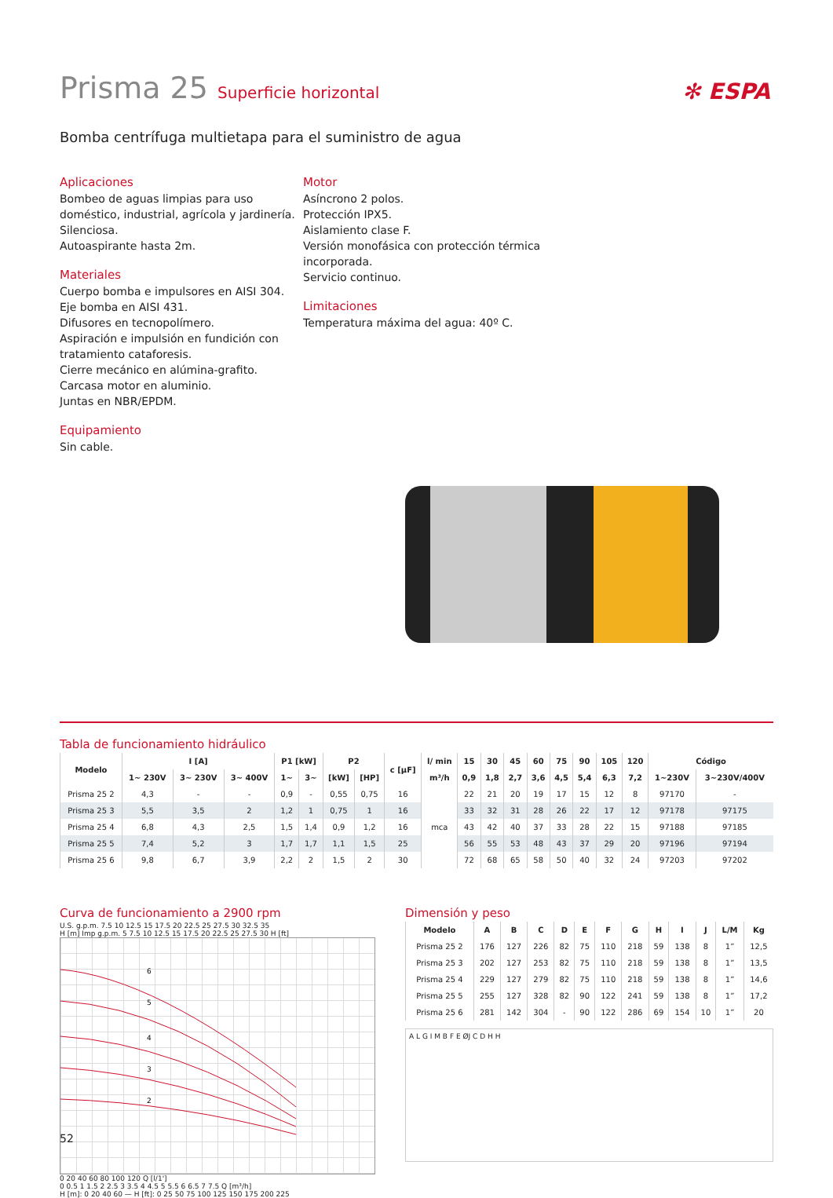Prisma 25 Superficie horizontal
✻ ESPA
Bomba centrífuga multietapa para el suministro de agua
Aplicaciones
Bombeo de aguas limpias para uso doméstico, industrial, agrícola y jardinería.
Silenciosa.
Autoaspirante hasta 2m.
Materiales
Cuerpo bomba e impulsores en AISI 304.
Eje bomba en AISI 431.
Difusores en tecnopolímero.
Aspiración e impulsión en fundición con tratamiento cataforesis.
Cierre mecánico en alúmina-grafito.
Carcasa motor en aluminio.
Juntas en NBR/EPDM.
Equipamiento
Sin cable.
Motor
Asíncrono 2 polos.
Protección IPX5.
Aislamiento clase F.
Versión monofásica con protección térmica incorporada.
Servicio continuo.
Limitaciones
Temperatura máxima del agua: 40º C.
Tabla de funcionamiento hidráulico
| Modelo | I [A] | | | P1 [kW] | | P2 | | c [µF] | l/ min | 15 | 30 | 45 | 60 | 75 | 90 | 105 | 120 | Código | |
| --- | --- | --- | --- | --- | --- | --- | --- | --- | --- | --- | --- | --- | --- | --- | --- | --- | --- | --- | --- |
| | 1~ 230V | 3~ 230V | 3~ 400V | 1~ | 3~ | [kW] | [HP] | | m³/h | 0,9 | 1,8 | 2,7 | 3,6 | 4,5 | 5,4 | 6,3 | 7,2 | 1~230V | 3~230V/400V |
| Prisma 25 2 | 4,3 | - | - | 0,9 | - | 0,55 | 0,75 | 16 | mca | 22 | 21 | 20 | 19 | 17 | 15 | 12 | 8 | 97170 | - |
| Prisma 25 3 | 5,5 | 3,5 | 2 | 1,2 | 1 | 0,75 | 1 | 16 | | 33 | 32 | 31 | 28 | 26 | 22 | 17 | 12 | 97178 | 97175 |
| Prisma 25 4 | 6,8 | 4,3 | 2,5 | 1,5 | 1,4 | 0,9 | 1,2 | 16 | | 43 | 42 | 40 | 37 | 33 | 28 | 22 | 15 | 97188 | 97185 |
| Prisma 25 5 | 7,4 | 5,2 | 3 | 1,7 | 1,7 | 1,1 | 1,5 | 25 | | 56 | 55 | 53 | 48 | 43 | 37 | 29 | 20 | 97196 | 97194 |
| Prisma 25 6 | 9,8 | 6,7 | 3,9 | 2,2 | 2 | 1,5 | 2 | 30 | | 72 | 68 | 65 | 58 | 50 | 40 | 32 | 24 | 97203 | 97202 |
Curva de funcionamiento a 2900 rpm
U.S. g.p.m. 7.5 10 12.5 15 17.5 20 22.5 25 27.5 30 32.5 35
H [m] Imp g.p.m. 5 7.5 10 12.5 15 17.5 20 22.5 25 27.5 30 H [ft]
6
5
4
3
2
0 20 40 60 80 100 120 Q [l/1']
0 0.5 1 1.5 2 2.5 3 3.5 4 4.5 5 5.5 6 6.5 7 7.5 Q [m³/h]
H [m]: 0 20 40 60 — H [ft]: 0 25 50 75 100 125 150 175 200 225
Dimensión y peso
| Modelo | A | B | C | D | E | F | G | H | I | J | L/M | Kg |
| --- | --- | --- | --- | --- | --- | --- | --- | --- | --- | --- | --- | --- |
| Prisma 25 2 | 176 | 127 | 226 | 82 | 75 | 110 | 218 | 59 | 138 | 8 | 1” | 12,5 |
| Prisma 25 3 | 202 | 127 | 253 | 82 | 75 | 110 | 218 | 59 | 138 | 8 | 1” | 13,5 |
| Prisma 25 4 | 229 | 127 | 279 | 82 | 75 | 110 | 218 | 59 | 138 | 8 | 1” | 14,6 |
| Prisma 25 5 | 255 | 127 | 328 | 82 | 90 | 122 | 241 | 59 | 138 | 8 | 1” | 17,2 |
| Prisma 25 6 | 281 | 142 | 304 | - | 90 | 122 | 286 | 69 | 154 | 10 | 1” | 20 |
A L G I M B F E ØJ C D H H
52